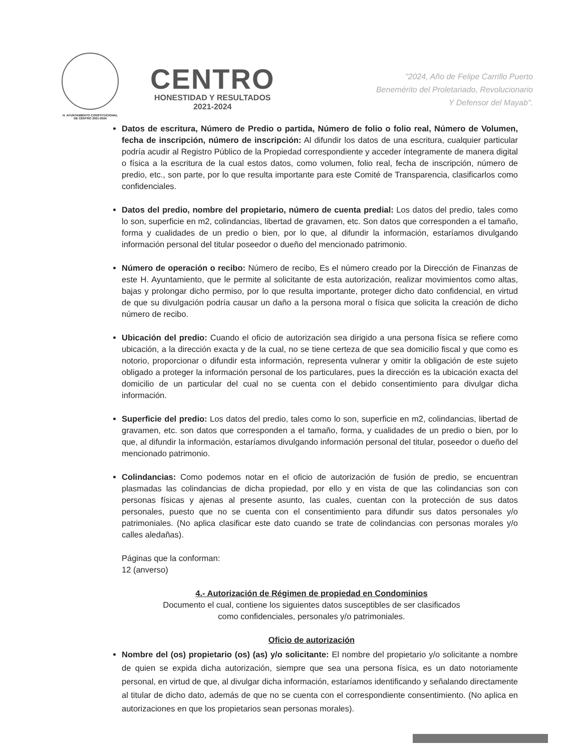H. AYUNTAMIENTO CONSTITUCIONAL
DE CENTRO 2021-2024
CENTRO
HONESTIDAD Y RESULTADOS
2021-2024
"2024, Año de Felipe Carrillo Puerto
Benemérito del Proletariado, Revolucionario
Y Defensor del Mayab".
Datos de escritura, Número de Predio o partida, Número de folio o folio real, Número de Volumen, fecha de inscripción, número de inscripción: Al difundir los datos de una escritura, cualquier particular podría acudir al Registro Público de la Propiedad correspondiente y acceder íntegramente de manera digital o física a la escritura de la cual estos datos, como volumen, folio real, fecha de inscripción, número de predio, etc., son parte, por lo que resulta importante para este Comité de Transparencia, clasificarlos como confidenciales.
Datos del predio, nombre del propietario, número de cuenta predial: Los datos del predio, tales como lo son, superficie en m2, colindancias, libertad de gravamen, etc. Son datos que corresponden a el tamaño, forma y cualidades de un predio o bien, por lo que, al difundir la información, estaríamos divulgando información personal del titular poseedor o dueño del mencionado patrimonio.
Número de operación o recibo: Número de recibo, Es el número creado por la Dirección de Finanzas de este H. Ayuntamiento, que le permite al solicitante de esta autorización, realizar movimientos como altas, bajas y prolongar dicho permiso, por lo que resulta importante, proteger dicho dato confidencial, en virtud de que su divulgación podría causar un daño a la persona moral o física que solicita la creación de dicho número de recibo.
Ubicación del predio: Cuando el oficio de autorización sea dirigido a una persona física se refiere como ubicación, a la dirección exacta y de la cual, no se tiene certeza de que sea domicilio fiscal y que como es notorio, proporcionar o difundir esta información, representa vulnerar y omitir la obligación de este sujeto obligado a proteger la información personal de los particulares, pues la dirección es la ubicación exacta del domicilio de un particular del cual no se cuenta con el debido consentimiento para divulgar dicha información.
Superficie del predio: Los datos del predio, tales como lo son, superficie en m2, colindancias, libertad de gravamen, etc. son datos que corresponden a el tamaño, forma, y cualidades de un predio o bien, por lo que, al difundir la información, estaríamos divulgando información personal del titular, poseedor o dueño del mencionado patrimonio.
Colindancias: Como podemos notar en el oficio de autorización de fusión de predio, se encuentran plasmadas las colindancias de dicha propiedad, por ello y en vista de que las colindancias son con personas físicas y ajenas al presente asunto, las cuales, cuentan con la protección de sus datos personales, puesto que no se cuenta con el consentimiento para difundir sus datos personales y/o patrimoniales. (No aplica clasificar este dato cuando se trate de colindancias con personas morales y/o calles aledañas).
Páginas que la conforman:
12 (anverso)
4.- Autorización de Régimen de propiedad en Condominios
Documento el cual, contiene los siguientes datos susceptibles de ser clasificados
como confidenciales, personales y/o patrimoniales.
Oficio de autorización
Nombre del (os) propietario (os) (as) y/o solicitante: El nombre del propietario y/o solicitante a nombre de quien se expida dicha autorización, siempre que sea una persona física, es un dato notoriamente personal, en virtud de que, al divulgar dicha información, estaríamos identificando y señalando directamente al titular de dicho dato, además de que no se cuenta con el correspondiente consentimiento. (No aplica en autorizaciones en que los propietarios sean personas morales).